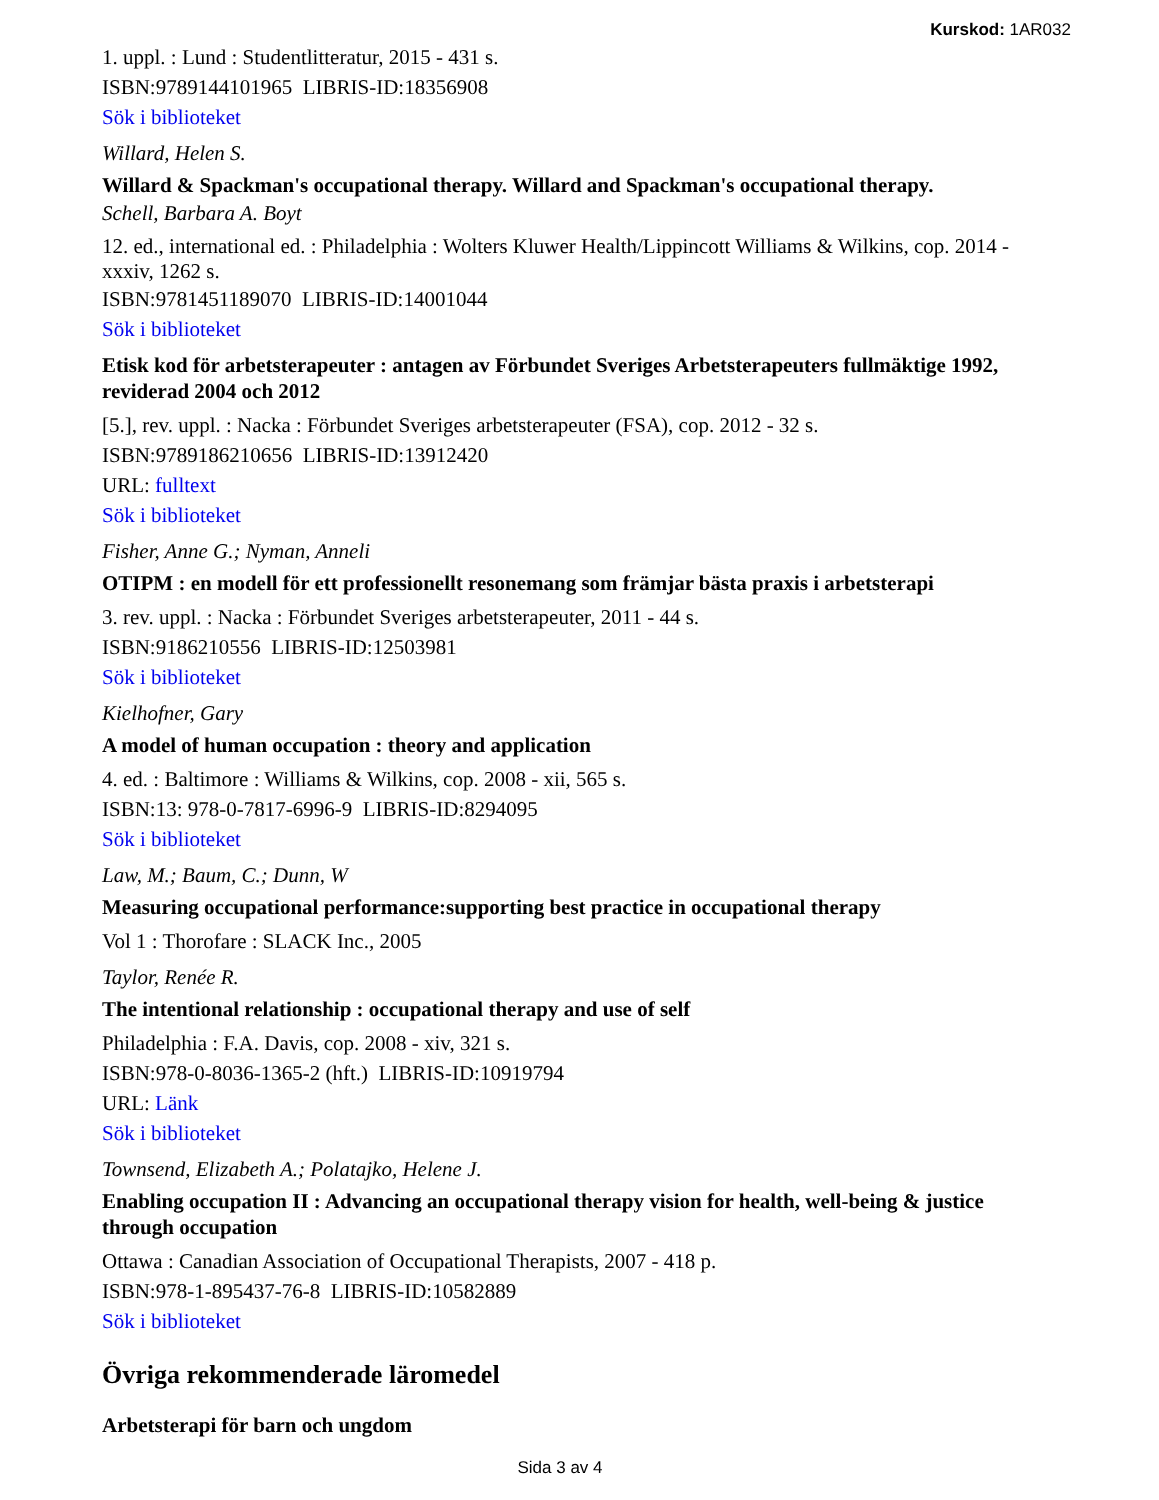Kurskod: 1AR032
1. uppl. : Lund : Studentlitteratur, 2015 - 431 s.
ISBN:9789144101965 LIBRIS-ID:18356908
Sök i biblioteket
Willard, Helen S.
Willard & Spackman's occupational therapy. Willard and Spackman's occupational therapy.
Schell, Barbara A. Boyt
12. ed., international ed. : Philadelphia : Wolters Kluwer Health/Lippincott Williams & Wilkins, cop. 2014 - xxxiv, 1262 s.
ISBN:9781451189070 LIBRIS-ID:14001044
Sök i biblioteket
Etisk kod för arbetsterapeuter : antagen av Förbundet Sveriges Arbetsterapeuters fullmäktige 1992, reviderad 2004 och 2012
[5.], rev. uppl. : Nacka : Förbundet Sveriges arbetsterapeuter (FSA), cop. 2012 - 32 s.
ISBN:9789186210656 LIBRIS-ID:13912420
URL: fulltext
Sök i biblioteket
Fisher, Anne G.; Nyman, Anneli
OTIPM : en modell för ett professionellt resonemang som främjar bästa praxis i arbetsterapi
3. rev. uppl. : Nacka : Förbundet Sveriges arbetsterapeuter, 2011 - 44 s.
ISBN:9186210556 LIBRIS-ID:12503981
Sök i biblioteket
Kielhofner, Gary
A model of human occupation : theory and application
4. ed. : Baltimore : Williams & Wilkins, cop. 2008 - xii, 565 s.
ISBN:13: 978-0-7817-6996-9 LIBRIS-ID:8294095
Sök i biblioteket
Law, M.; Baum, C.; Dunn, W
Measuring occupational performance:supporting best practice in occupational therapy
Vol 1 : Thorofare : SLACK Inc., 2005
Taylor, Renée R.
The intentional relationship : occupational therapy and use of self
Philadelphia : F.A. Davis, cop. 2008 - xiv, 321 s.
ISBN:978-0-8036-1365-2 (hft.) LIBRIS-ID:10919794
URL: Länk
Sök i biblioteket
Townsend, Elizabeth A.; Polatajko, Helene J.
Enabling occupation II : Advancing an occupational therapy vision for health, well-being & justice through occupation
Ottawa : Canadian Association of Occupational Therapists, 2007 - 418 p.
ISBN:978-1-895437-76-8 LIBRIS-ID:10582889
Sök i biblioteket
Övriga rekommenderade läromedel
Arbetsterapi för barn och ungdom
Sida 3 av 4